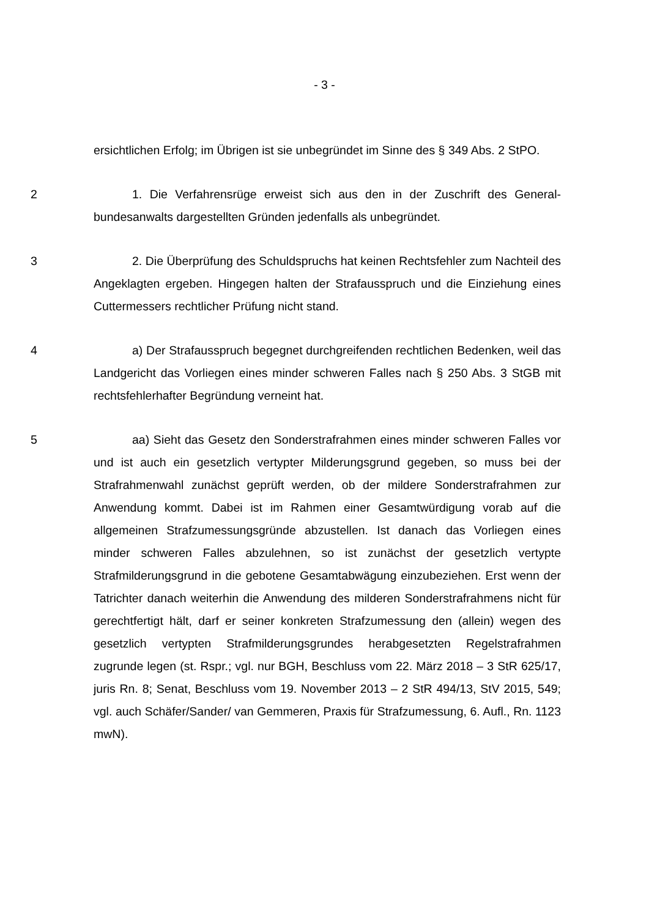- 3 -
ersichtlichen Erfolg; im Übrigen ist sie unbegründet im Sinne des § 349 Abs. 2 StPO.
2 1. Die Verfahrensrüge erweist sich aus den in der Zuschrift des General­bundesanwalts dargestellten Gründen jedenfalls als unbegründet.
3 2. Die Überprüfung des Schuldspruchs hat keinen Rechtsfehler zum Nach­teil des Angeklagten ergeben. Hingegen halten der Strafausspruch und die Ein­ziehung eines Cuttermessers rechtlicher Prüfung nicht stand.
4 a) Der Strafausspruch begegnet durchgreifenden rechtlichen Bedenken, weil das Landgericht das Vorliegen eines minder schweren Falles nach § 250 Abs. 3 StGB mit rechtsfehlerhafter Begründung verneint hat.
5 aa) Sieht das Gesetz den Sonderstrafrahmen eines minder schweren Fal­les vor und ist auch ein gesetzlich vertypter Milderungsgrund gegeben, so muss bei der Strafrahmenwahl zunächst geprüft werden, ob der mildere Sonderstraf­rahmen zur Anwendung kommt. Dabei ist im Rahmen einer Gesamtwürdigung vorab auf die allgemeinen Strafzumessungsgründe abzustellen. Ist danach das Vorliegen eines minder schweren Falles abzulehnen, so ist zunächst der gesetz­lich vertypte Strafmilderungsgrund in die gebotene Gesamtabwägung einzube­ziehen. Erst wenn der Tatrichter danach weiterhin die Anwendung des milderen Sonderstrafrahmens nicht für gerechtfertigt hält, darf er seiner konkreten Straf­zumessung den (allein) wegen des gesetzlich vertypten Strafmilderungsgrundes herabgesetzten Regelstrafrahmen zugrunde legen (st. Rspr.; vgl. nur BGH, Be­schluss vom 22. März 2018 – 3 StR 625/17, juris Rn. 8; Senat, Beschluss vom 19. November 2013 – 2 StR 494/13, StV 2015, 549; vgl. auch Schäfer/Sander/ van Gemmeren, Praxis für Strafzumessung, 6. Aufl., Rn. 1123 mwN).